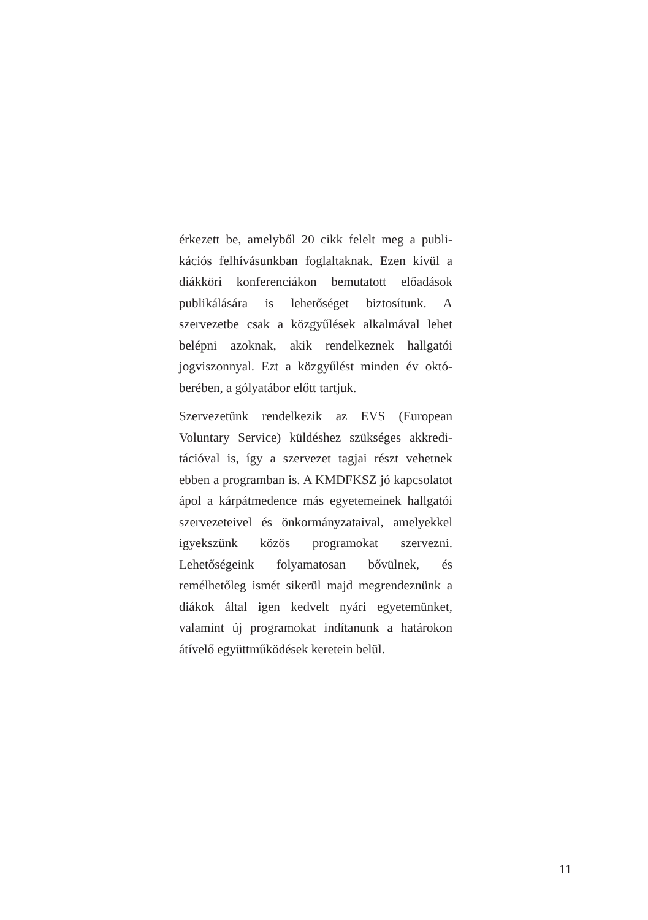érkezett be, amelyből 20 cikk felelt meg a publi­kációs felhívásunkban foglaltaknak. Ezen kívül a diákköri konferenciákon bemutatott előadá­sok publikálására is lehetőséget biztosítunk. A szervezetbe csak a közgyűlések alkalmával lehet belépni azoknak, akik rendelkeznek hallgatói jogviszonnyal. Ezt a közgyűlést minden év októ­berében, a gólyatábor előtt tartjuk.
Szervezetünk rendelkezik az EVS (European Voluntary Service) küldéshez szükséges akkredi­tációval is, így a szervezet tagjai részt vehetnek ebben a programban is. A KMDFKSZ jó kap­csolatot ápol a kárpátmedence más egyetemeinek hallgatói szervezeteivel és önkormányzataival, amelyekkel igyekszünk közös programokat szer­vezni. Lehetőségeink folyamatosan bővülnek, és remélhetőleg ismét sikerül majd megrendeznünk a diákok által igen kedvelt nyári egyetemünket, valamint új programokat indítanunk a határo­kon átívelő együttműködések keretein belül.
11